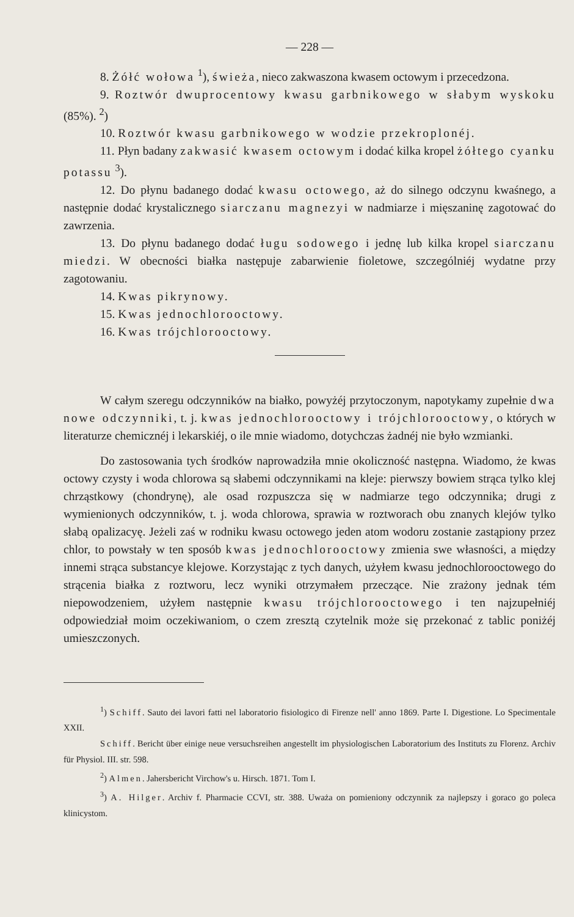— 228 —
8. Żółć wołowa <sup>1</sup>), świeża, nieco zakwaszona kwasem octowym i przecedzona.
9. Roztwór dwuprocentowy kwasu garbnikowego w słabym wyskoku (85%). <sup>2</sup>)
10. Roztwór kwasu garbnikowego w wodzie przekroplonéj.
11. Płyn badany zakwasić kwasem octowym i dodać kilka kropel żółtego cyanku potassu <sup>3</sup>).
12. Do płynu badanego dodać kwasu octowego, aż do silnego odczynu kwaśnego, a następnie dodać krystalicznego siarczanu magnezyi w nadmiarze i mięszaninę zagotować do zawrzenia.
13. Do płynu badanego dodać ługu sodowego i jednę lub kilka kropel siarczanu miedzi. W obecności białka następuje zabarwienie fioletowe, szczególniéj wydatne przy zagotowaniu.
14. Kwas pikrynowy.
15. Kwas jednochlorooctowy.
16. Kwas trójchlorooctowy.
W całym szeregu odczynników na białko, powyżéj przytoczonym, napotykamy zupełnie dwa nowe odczynniki, t. j. kwas jednochlorooctowy i trójchlorooctowy, o których w literaturze chemicznéj i lekarskiéj, o ile mnie wiadomo, dotychczas żadnéj nie było wzmianki.
Do zastosowania tych środków naprowadziła mnie okoliczność następna. Wiadomo, że kwas octowy czysty i woda chlorowa są słabemi odczynnikami na kleje: pierwszy bowiem strąca tylko klej chrząstkowy (chondrynę), ale osad rozpuszcza się w nadmiarze tego odczynnika; drugi z wymienionych odczynników, t. j. woda chlorowa, sprawia w roztworach obu znanych klejów tylko słabą opalizacyę. Jeżeli zaś w rodniku kwasu octowego jeden atom wodoru zostanie zastąpiony przez chlor, to powstały w ten sposób kwas jednochlorooctowy zmienia swe własności, a między innemi strąca substancye klejowe. Korzystając z tych danych, użyłem kwasu jednochlorooctowego do strącenia białka z roztworu, lecz wyniki otrzymałem przeczące. Nie zrażony jednak tém niepowodzeniem, użyłem następnie kwasu trójchlorooctowego i ten najzupełniéj odpowiedział moim oczekiwaniom, o czem zresztą czytelnik może się przekonać z tablic poniżéj umieszczonych.
<sup>1</sup>) Schiff. Sauto dei lavori fatti nel laboratorio fisiologico di Firenze nell' anno 1869. Parte I. Digestione. Lo Specimentale XXII.
Schiff. Bericht über einige neue versuchsreihen angestellt im physiologischen Laboratorium des Instituts zu Florenz. Archiv für Physiol. III. str. 598.
<sup>2</sup>) Almen. Jahersbericht Virchow's u. Hirsch. 1871. Tom I.
<sup>3</sup>) A. Hilger. Archiv f. Pharmacie CCVI, str. 388. Uważa on pomieniony odczynnik za najlepszy i goraco go poleca klinicystom.